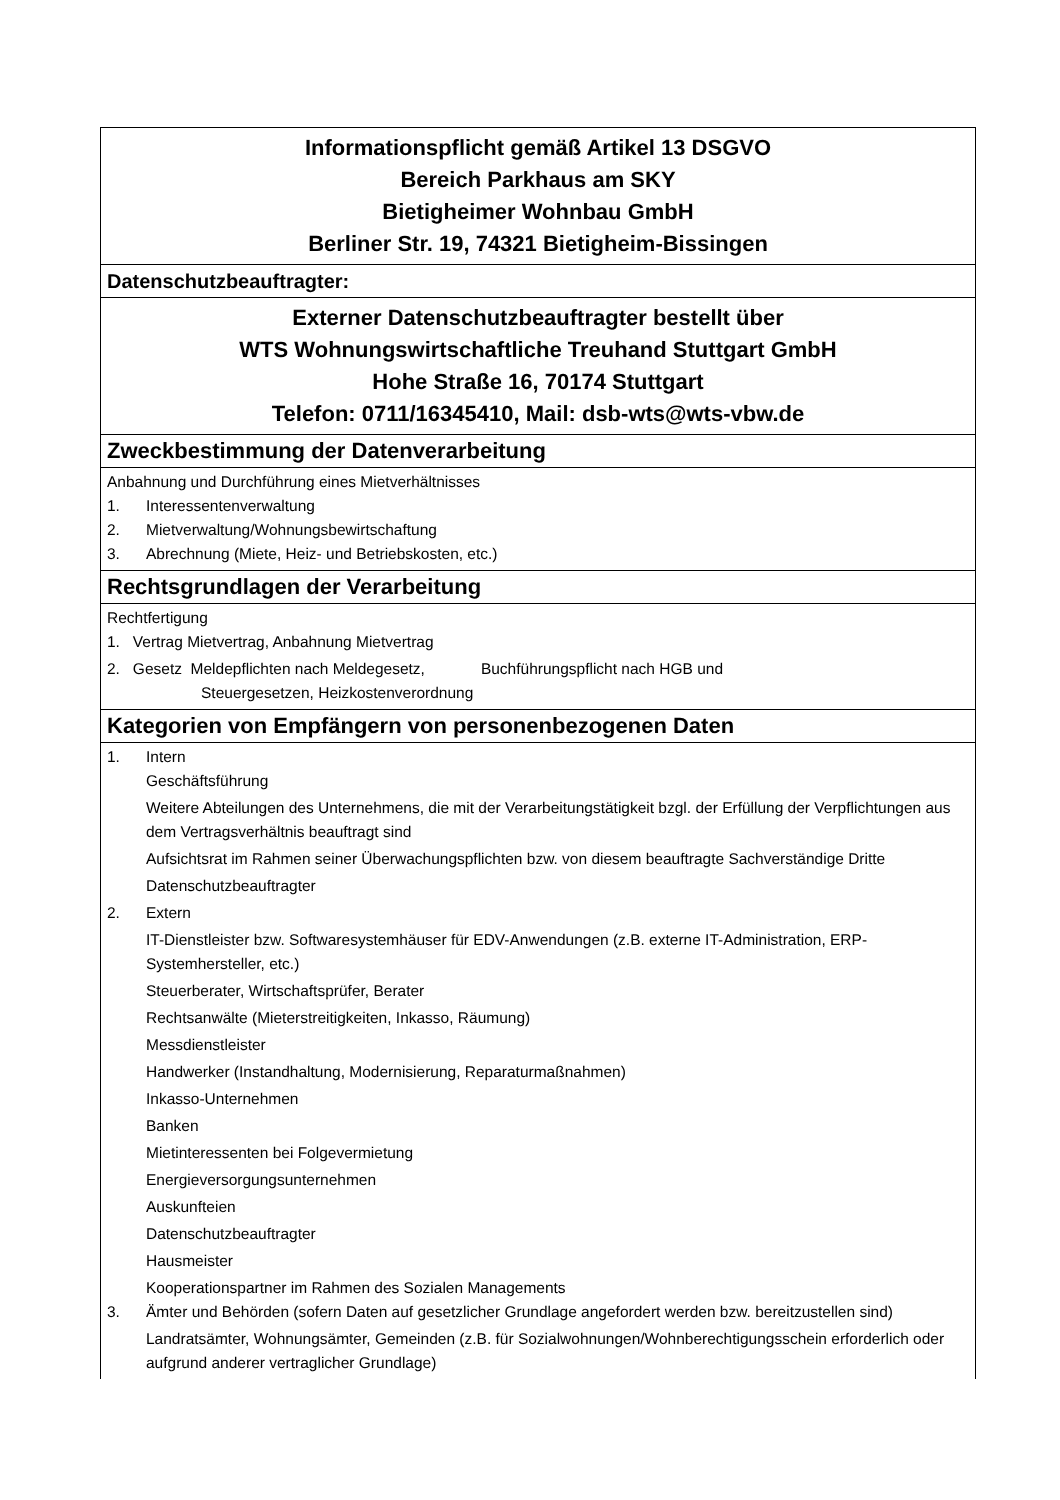Informationspflicht gemäß Artikel 13 DSGVO
Bereich Parkhaus am SKY
Bietigheimer Wohnbau GmbH
Berliner Str. 19, 74321 Bietigheim-Bissingen
Datenschutzbeauftragter:
Externer Datenschutzbeauftragter bestellt über
WTS Wohnungswirtschaftliche Treuhand Stuttgart GmbH
Hohe Straße 16, 70174 Stuttgart
Telefon: 0711/16345410, Mail: dsb-wts@wts-vbw.de
Zweckbestimmung der Datenverarbeitung
Anbahnung und Durchführung eines Mietverhältnisses
1. Interessentenverwaltung
2. Mietverwaltung/Wohnungsbewirtschaftung
3. Abrechnung (Miete, Heiz- und Betriebskosten, etc.)
Rechtsgrundlagen der Verarbeitung
Rechtfertigung
1. Vertrag Mietvertrag, Anbahnung Mietvertrag
2. Gesetz Meldepflichten nach Meldegesetz, Buchführungspflicht nach HGB und
Steuergesetzen, Heizkostenverordnung
Kategorien von Empfängern von personenbezogenen Daten
1. Intern
Geschäftsführung
Weitere Abteilungen des Unternehmens, die mit der Verarbeitungstätigkeit bzgl. der Erfüllung der Verpflichtungen aus dem Vertragsverhältnis beauftragt sind
Aufsichtsrat im Rahmen seiner Überwachungspflichten bzw. von diesem beauftragte Sachverständige Dritte
Datenschutzbeauftragter
2. Extern
IT-Dienstleister bzw. Softwaresystemhäuser für EDV-Anwendungen (z.B. externe IT-Administration, ERP-Systemhersteller, etc.)
Steuerberater, Wirtschaftsprüfer, Berater
Rechtsanwälte (Mieterstreitigkeiten, Inkasso, Räumung)
Messdienstleister
Handwerker (Instandhaltung, Modernisierung, Reparaturmaßnahmen)
Inkasso-Unternehmen
Banken
Mietinteressenten bei Folgevermietung
Energieversorgungsunternehmen
Auskunfteien
Datenschutzbeauftragter
Hausmeister
Kooperationspartner im Rahmen des Sozialen Managements
3. Ämter und Behörden (sofern Daten auf gesetzlicher Grundlage angefordert werden bzw. bereitzustellen sind)
Landratsämter, Wohnungsämter, Gemeinden (z.B. für Sozialwohnungen/Wohnberechtigungsschein erforderlich oder aufgrund anderer vertraglicher Grundlage)